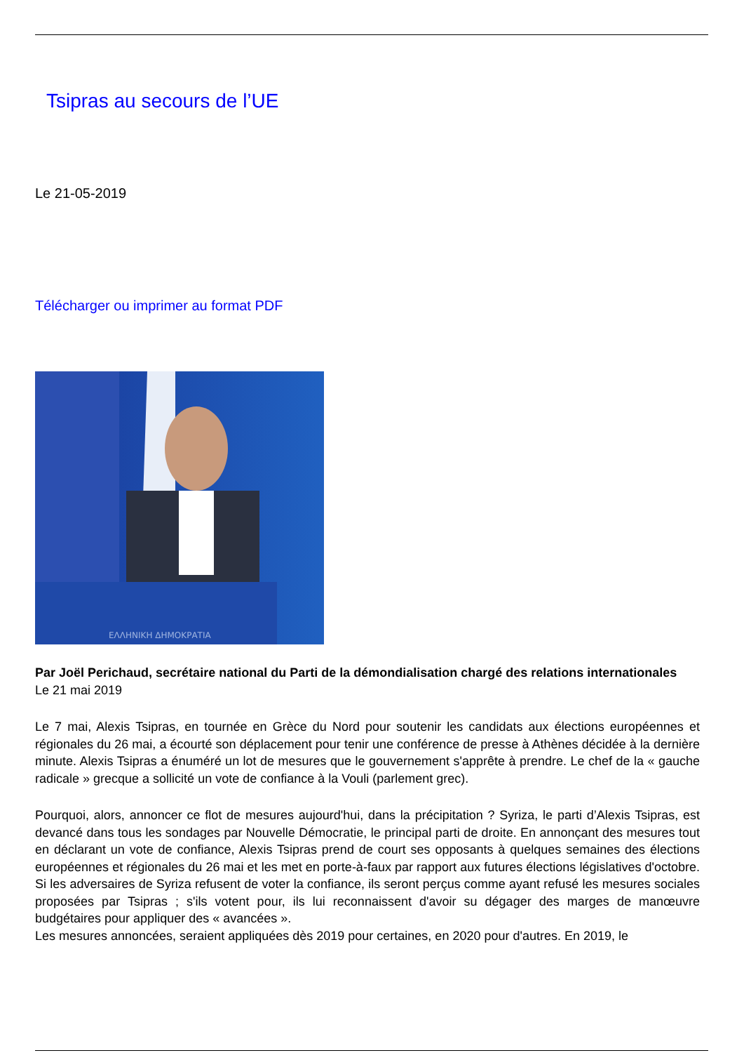Tsipras au secours de l’UE
Le 21-05-2019
Télécharger ou imprimer au format PDF
ΕΛΛΗΝΙΚΗ ΔΗΜΟΚΡΑΤΙΑ
Par Joël Perichaud, secrétaire national du Parti de la démondialisation chargé des relations internationales
Le 21 mai 2019
Le 7 mai, Alexis Tsipras, en tournée en Grèce du Nord pour soutenir les candidats aux élections européennes et régionales du 26 mai, a écourté son déplacement pour tenir une conférence de presse à Athènes décidée à la dernière minute. Alexis Tsipras a énuméré un lot de mesures que le gouvernement s'apprête à prendre. Le chef de la « gauche radicale » grecque a sollicité un vote de confiance à la Vouli (parlement grec).
Pourquoi, alors, annoncer ce flot de mesures aujourd'hui, dans la précipitation ? Syriza, le parti d’Alexis Tsipras, est devancé dans tous les sondages par Nouvelle Démocratie, le principal parti de droite. En annonçant des mesures tout en déclarant un vote de confiance, Alexis Tsipras prend de court ses opposants à quelques semaines des élections européennes et régionales du 26 mai et les met en porte-à-faux par rapport aux futures élections législatives d'octobre. Si les adversaires de Syriza refusent de voter la confiance, ils seront perçus comme ayant refusé les mesures sociales proposées par Tsipras ; s'ils votent pour, ils lui reconnaissent d'avoir su dégager des marges de manœuvre budgétaires pour appliquer des « avancées ».
Les mesures annoncées, seraient appliquées dès 2019 pour certaines, en 2020 pour d'autres. En 2019, le